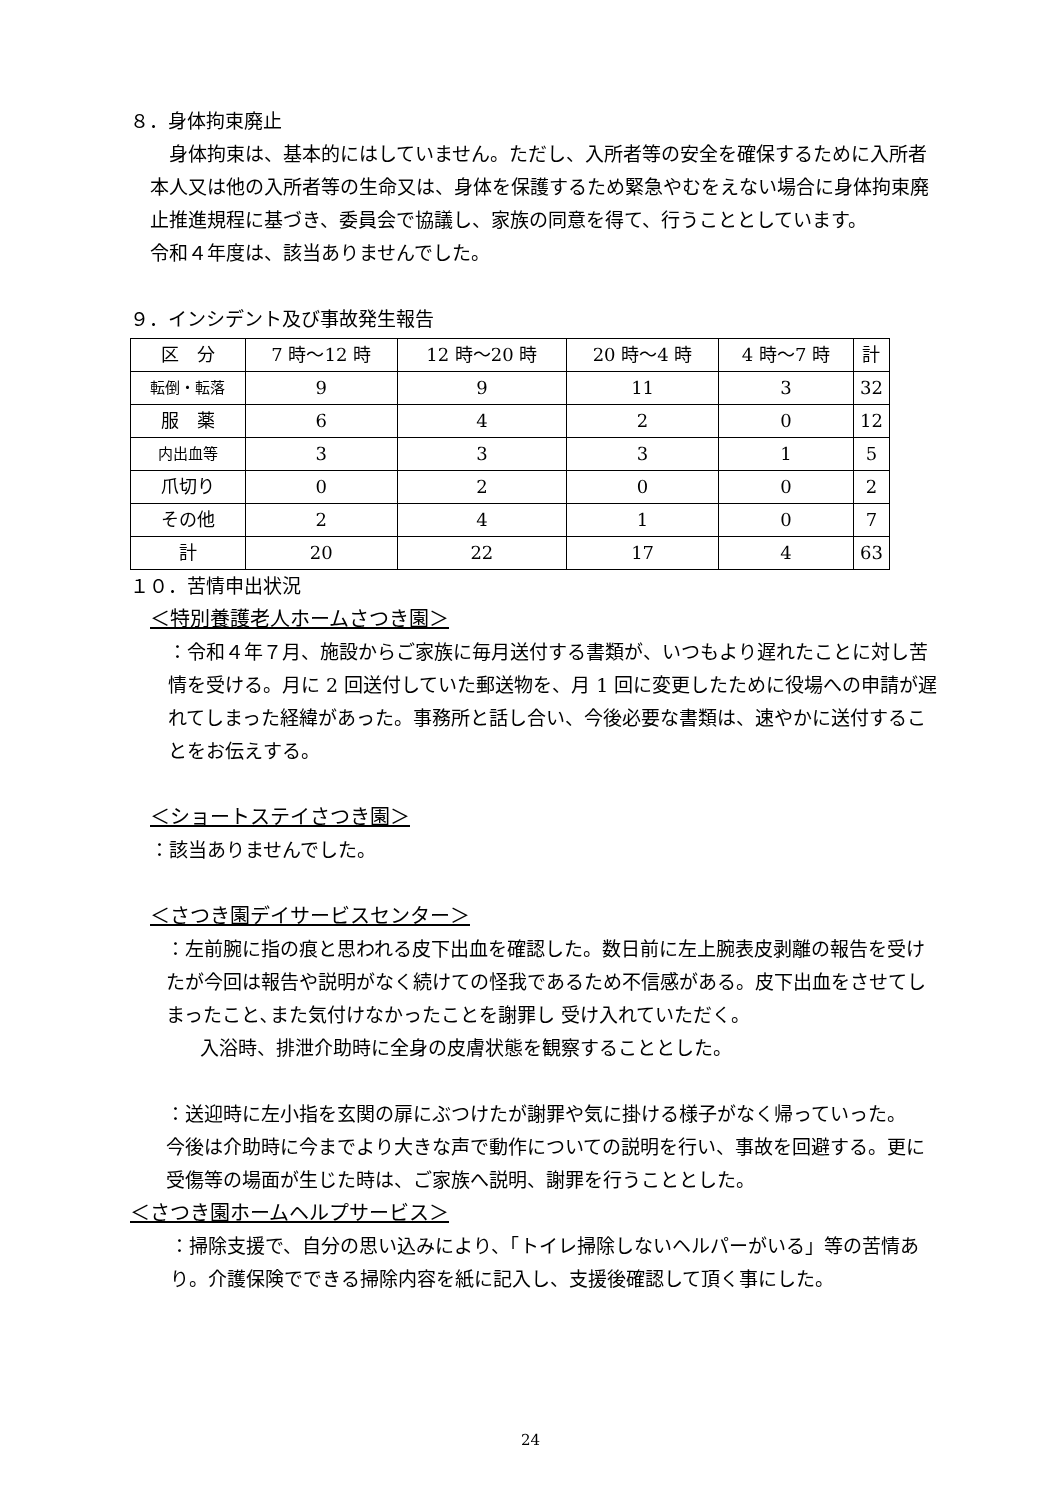８．身体拘束廃止
　身体拘束は、基本的にはしていません。ただし、入所者等の安全を確保するために入所者本人又は他の入所者等の生命又は、身体を保護するため緊急やむをえない場合に身体拘束廃止推進規程に基づき、委員会で協議し、家族の同意を得て、行うこととしています。
令和４年度は、該当ありませんでした。
９．インシデント及び事故発生報告
| 区 分 | 7 時～12 時 | 12 時～20 時 | 20 時～4 時 | 4 時～7 時 | 計 |
| 転倒・転落 | 9 | 9 | 11 | 3 | 32 |
| 服 薬 | 6 | 4 | 2 | 0 | 12 |
| 内出血等 | 3 | 3 | 3 | 1 | 5 |
| 爪切り | 0 | 2 | 0 | 0 | 2 |
| その他 | 2 | 4 | 1 | 0 | 7 |
| 計 | 20 | 22 | 17 | 4 | 63 |
１０．苦情申出状況
＜特別養護老人ホームさつき園＞
：令和４年７月、施設からご家族に毎月送付する書類が、いつもより遅れたことに対し苦情を受ける。月に 2 回送付していた郵送物を、月 1 回に変更したために役場への申請が遅れてしまった経緯があった。事務所と話し合い、今後必要な書類は、速やかに送付することをお伝えする。
＜ショートステイさつき園＞
：該当ありませんでした。
＜さつき園デイサービスセンター＞
：左前腕に指の痕と思われる皮下出血を確認した。数日前に左上腕表皮剥離の報告を受けたが今回は報告や説明がなく続けての怪我であるため不信感がある。皮下出血をさせてしまったこと､また気付けなかったことを謝罪し 受け入れていただく。
入浴時、排泄介助時に全身の皮膚状態を観察することとした。
：送迎時に左小指を玄関の扉にぶつけたが謝罪や気に掛ける様子がなく帰っていった。
今後は介助時に今までより大きな声で動作についての説明を行い、事故を回避する。更に受傷等の場面が生じた時は、ご家族へ説明、謝罪を行うこととした。
＜さつき園ホームヘルプサービス＞
：掃除支援で、自分の思い込みにより、「トイレ掃除しないヘルパーがいる」等の苦情あり。介護保険でできる掃除内容を紙に記入し、支援後確認して頂く事にした。
24